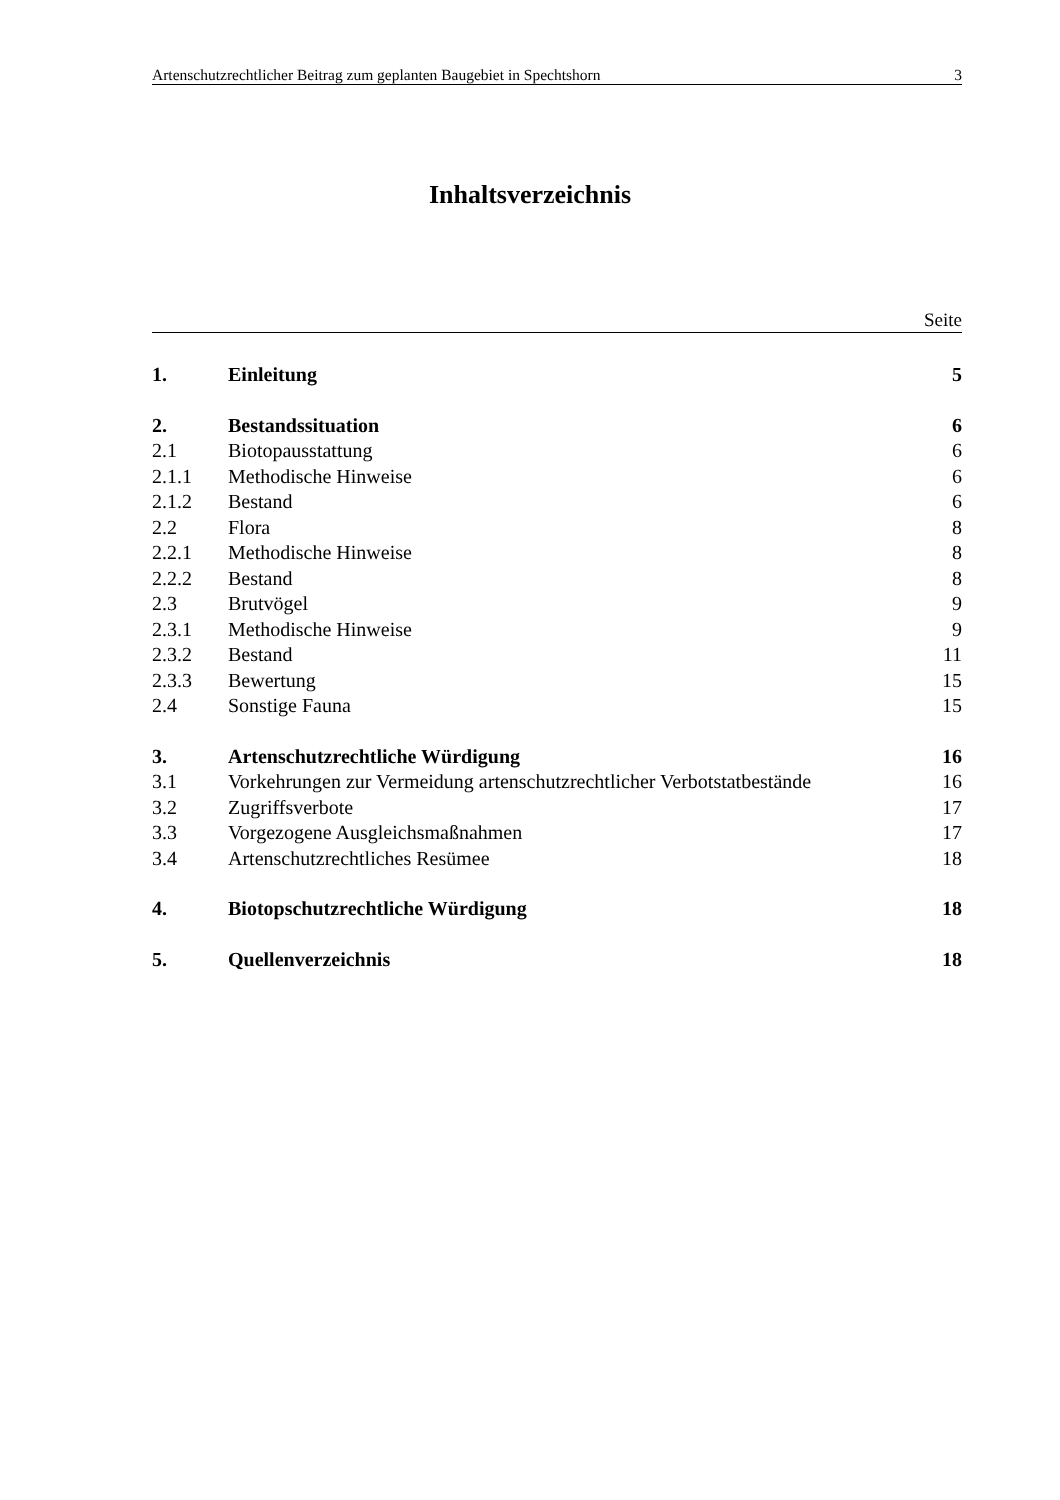Artenschutzrechtlicher Beitrag zum geplanten Baugebiet in Spechtshorn 3
Inhaltsverzeichnis
Seite
| 1. | Einleitung | 5 |
| 2. | Bestandssituation | 6 |
| 2.1 | Biotopausstattung | 6 |
| 2.1.1 | Methodische Hinweise | 6 |
| 2.1.2 | Bestand | 6 |
| 2.2 | Flora | 8 |
| 2.2.1 | Methodische Hinweise | 8 |
| 2.2.2 | Bestand | 8 |
| 2.3 | Brutvögel | 9 |
| 2.3.1 | Methodische Hinweise | 9 |
| 2.3.2 | Bestand | 11 |
| 2.3.3 | Bewertung | 15 |
| 2.4 | Sonstige Fauna | 15 |
| 3. | Artenschutzrechtliche Würdigung | 16 |
| 3.1 | Vorkehrungen zur Vermeidung artenschutzrechtlicher Verbotstatbestände | 16 |
| 3.2 | Zugriffsverbote | 17 |
| 3.3 | Vorgezogene Ausgleichsmaßnahmen | 17 |
| 3.4 | Artenschutzrechtliches Resümee | 18 |
| 4. | Biotopschutzrechtliche Würdigung | 18 |
| 5. | Quellenverzeichnis | 18 |